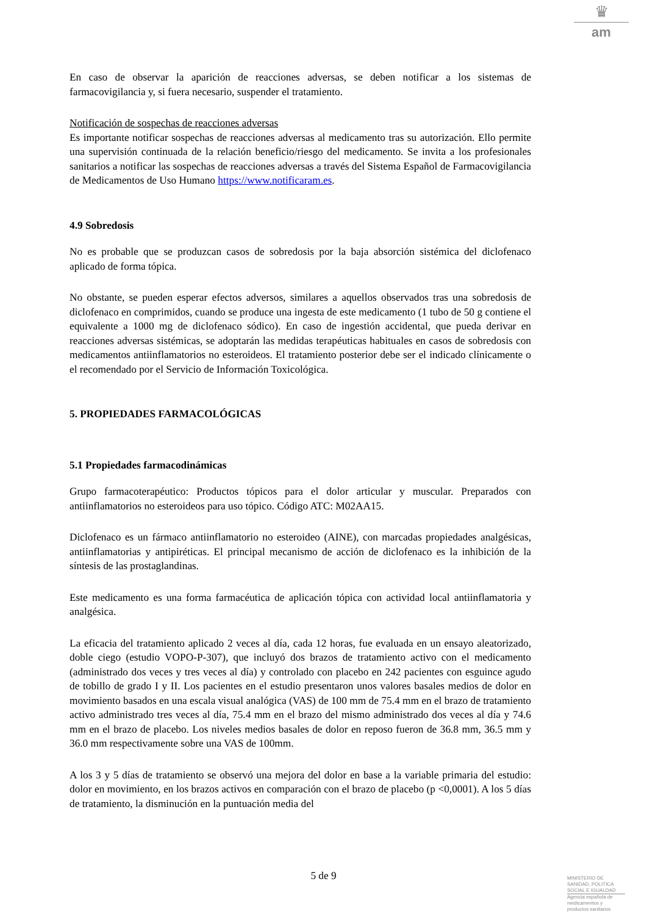♛
am
En caso de observar la aparición de reacciones adversas, se deben notificar a los sistemas de farmacovigilancia y, si fuera necesario, suspender el tratamiento.
Notificación de sospechas de reacciones adversas
Es importante notificar sospechas de reacciones adversas al medicamento tras su autorización. Ello permite una supervisión continuada de la relación beneficio/riesgo del medicamento. Se invita a los profesionales sanitarios a notificar las sospechas de reacciones adversas a través del Sistema Español de Farmacovigilancia de Medicamentos de Uso Humano https://www.notificaram.es.
4.9 Sobredosis
No es probable que se produzcan casos de sobredosis por la baja absorción sistémica del diclofenaco aplicado de forma tópica.
No obstante, se pueden esperar efectos adversos, similares a aquellos observados tras una sobredosis de diclofenaco en comprimidos, cuando se produce una ingesta de este medicamento (1 tubo de 50 g contiene el equivalente a 1000 mg de diclofenaco sódico). En caso de ingestión accidental, que pueda derivar en reacciones adversas sistémicas, se adoptarán las medidas terapéuticas habituales en casos de sobredosis con medicamentos antiinflamatorios no esteroideos. El tratamiento posterior debe ser el indicado clínicamente o el recomendado por el Servicio de Información Toxicológica.
5. PROPIEDADES FARMACOLÓGICAS
5.1 Propiedades farmacodinámicas
Grupo farmacoterapéutico: Productos tópicos para el dolor articular y muscular. Preparados con antiinflamatorios no esteroideos para uso tópico. Código ATC: M02AA15.
Diclofenaco es un fármaco antiinflamatorio no esteroideo (AINE), con marcadas propiedades analgésicas, antiinflamatorias y antipiréticas. El principal mecanismo de acción de diclofenaco es la inhibición de la síntesis de las prostaglandinas.
Este medicamento es una forma farmacéutica de aplicación tópica con actividad local antiinflamatoria y analgésica.
La eficacia del tratamiento aplicado 2 veces al día, cada 12 horas, fue evaluada en un ensayo aleatorizado, doble ciego (estudio VOPO-P-307), que incluyó dos brazos de tratamiento activo con el medicamento (administrado dos veces y tres veces al día) y controlado con placebo en 242 pacientes con esguince agudo de tobillo de grado I y II. Los pacientes en el estudio presentaron unos valores basales medios de dolor en movimiento basados en una escala visual analógica (VAS) de 100 mm de 75.4 mm en el brazo de tratamiento activo administrado tres veces al día, 75.4 mm en el brazo del mismo administrado dos veces al día y 74.6 mm en el brazo de placebo. Los niveles medios basales de dolor en reposo fueron de 36.8 mm, 36.5 mm y 36.0 mm respectivamente sobre una VAS de 100mm.
A los 3 y 5 días de tratamiento se observó una mejora del dolor en base a la variable primaria del estudio: dolor en movimiento, en los brazos activos en comparación con el brazo de placebo (p <0,0001). A los 5 días de tratamiento, la disminución en la puntuación media del
5 de 9
MINISTERIO DE
SANIDAD, POLITICA
SOCIAL E IGUALDAD
Agencia española de
medicamentos y
productos sanitarios